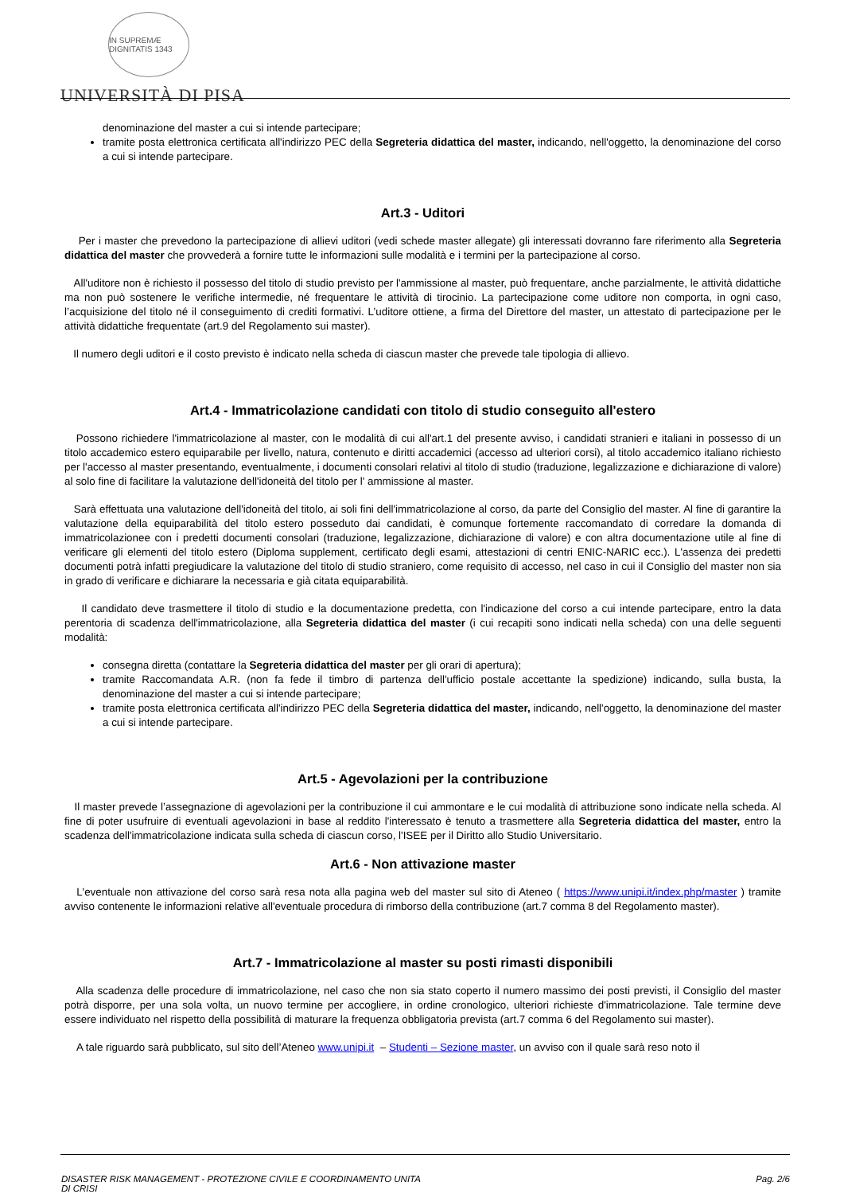IN SUPREMÆ DIGNITATIS 1343
UNIVERSITÀ DI PISA
denominazione del master a cui si intende partecipare;
tramite posta elettronica certificata all'indirizzo PEC della Segreteria didattica del master, indicando, nell'oggetto, la denominazione del corso a cui si intende partecipare.
Art.3 - Uditori
Per i master che prevedono la partecipazione di allievi uditori (vedi schede master allegate) gli interessati dovranno fare riferimento alla Segreteria didattica del master che provvederà a fornire tutte le informazioni sulle modalità e i termini per la partecipazione al corso.
All'uditore non è richiesto il possesso del titolo di studio previsto per l'ammissione al master, può frequentare, anche parzialmente, le attività didattiche ma non può sostenere le verifiche intermedie, né frequentare le attività di tirocinio. La partecipazione come uditore non comporta, in ogni caso, l’acquisizione del titolo né il conseguimento di crediti formativi. L’uditore ottiene, a firma del Direttore del master, un attestato di partecipazione per le attività didattiche frequentate (art.9 del Regolamento sui master).
Il numero degli uditori e il costo previsto è indicato nella scheda di ciascun master che prevede tale tipologia di allievo.
Art.4 - Immatricolazione candidati con titolo di studio conseguito all'estero
Possono richiedere l'immatricolazione al master, con le modalità di cui all'art.1 del presente avviso, i candidati stranieri e italiani in possesso di un titolo accademico estero equiparabile per livello, natura, contenuto e diritti accademici (accesso ad ulteriori corsi), al titolo accademico italiano richiesto per l'accesso al master presentando, eventualmente, i documenti consolari relativi al titolo di studio (traduzione, legalizzazione e dichiarazione di valore) al solo fine di facilitare la valutazione dell'idoneità del titolo per l' ammissione al master.
Sarà effettuata una valutazione dell'idoneità del titolo, ai soli fini dell'immatricolazione al corso, da parte del Consiglio del master. Al fine di garantire la valutazione della equiparabilità del titolo estero posseduto dai candidati, è comunque fortemente raccomandato di corredare la domanda di immatricolazionee con i predetti documenti consolari (traduzione, legalizzazione, dichiarazione di valore) e con altra documentazione utile al fine di verificare gli elementi del titolo estero (Diploma supplement, certificato degli esami, attestazioni di centri ENIC-NARIC ecc.). L'assenza dei predetti documenti potrà infatti pregiudicare la valutazione del titolo di studio straniero, come requisito di accesso, nel caso in cui il Consiglio del master non sia in grado di verificare e dichiarare la necessaria e già citata equiparabilità.
Il candidato deve trasmettere il titolo di studio e la documentazione predetta, con l'indicazione del corso a cui intende partecipare, entro la data perentoria di scadenza dell'immatricolazione, alla Segreteria didattica del master (i cui recapiti sono indicati nella scheda) con una delle seguenti modalità:
consegna diretta (contattare la Segreteria didattica del master per gli orari di apertura);
tramite Raccomandata A.R. (non fa fede il timbro di partenza dell'ufficio postale accettante la spedizione) indicando, sulla busta, la denominazione del master a cui si intende partecipare;
tramite posta elettronica certificata all'indirizzo PEC della Segreteria didattica del master, indicando, nell'oggetto, la denominazione del master a cui si intende partecipare.
Art.5 - Agevolazioni per la contribuzione
Il master prevede l’assegnazione di agevolazioni per la contribuzione il cui ammontare e le cui modalità di attribuzione sono indicate nella scheda. Al fine di poter usufruire di eventuali agevolazioni in base al reddito l'interessato è tenuto a trasmettere alla Segreteria didattica del master, entro la scadenza dell'immatricolazione indicata sulla scheda di ciascun corso, l'ISEE per il Diritto allo Studio Universitario.
Art.6 - Non attivazione master
L'eventuale non attivazione del corso sarà resa nota alla pagina web del master sul sito di Ateneo ( https://www.unipi.it/index.php/master ) tramite avviso contenente le informazioni relative all'eventuale procedura di rimborso della contribuzione (art.7 comma 8 del Regolamento master).
Art.7 - Immatricolazione al master su posti rimasti disponibili
Alla scadenza delle procedure di immatricolazione, nel caso che non sia stato coperto il numero massimo dei posti previsti, il Consiglio del master potrà disporre, per una sola volta, un nuovo termine per accogliere, in ordine cronologico, ulteriori richieste d'immatricolazione. Tale termine deve essere individuato nel rispetto della possibilità di maturare la frequenza obbligatoria prevista (art.7 comma 6 del Regolamento sui master).
A tale riguardo sarà pubblicato, sul sito dell’Ateneo www.unipi.it – Studenti – Sezione master, un avviso con il quale sarà reso noto il
DISASTER RISK MANAGEMENT - PROTEZIONE CIVILE E COORDINAMENTO UNITA
DI CRISI
Pag. 2/6